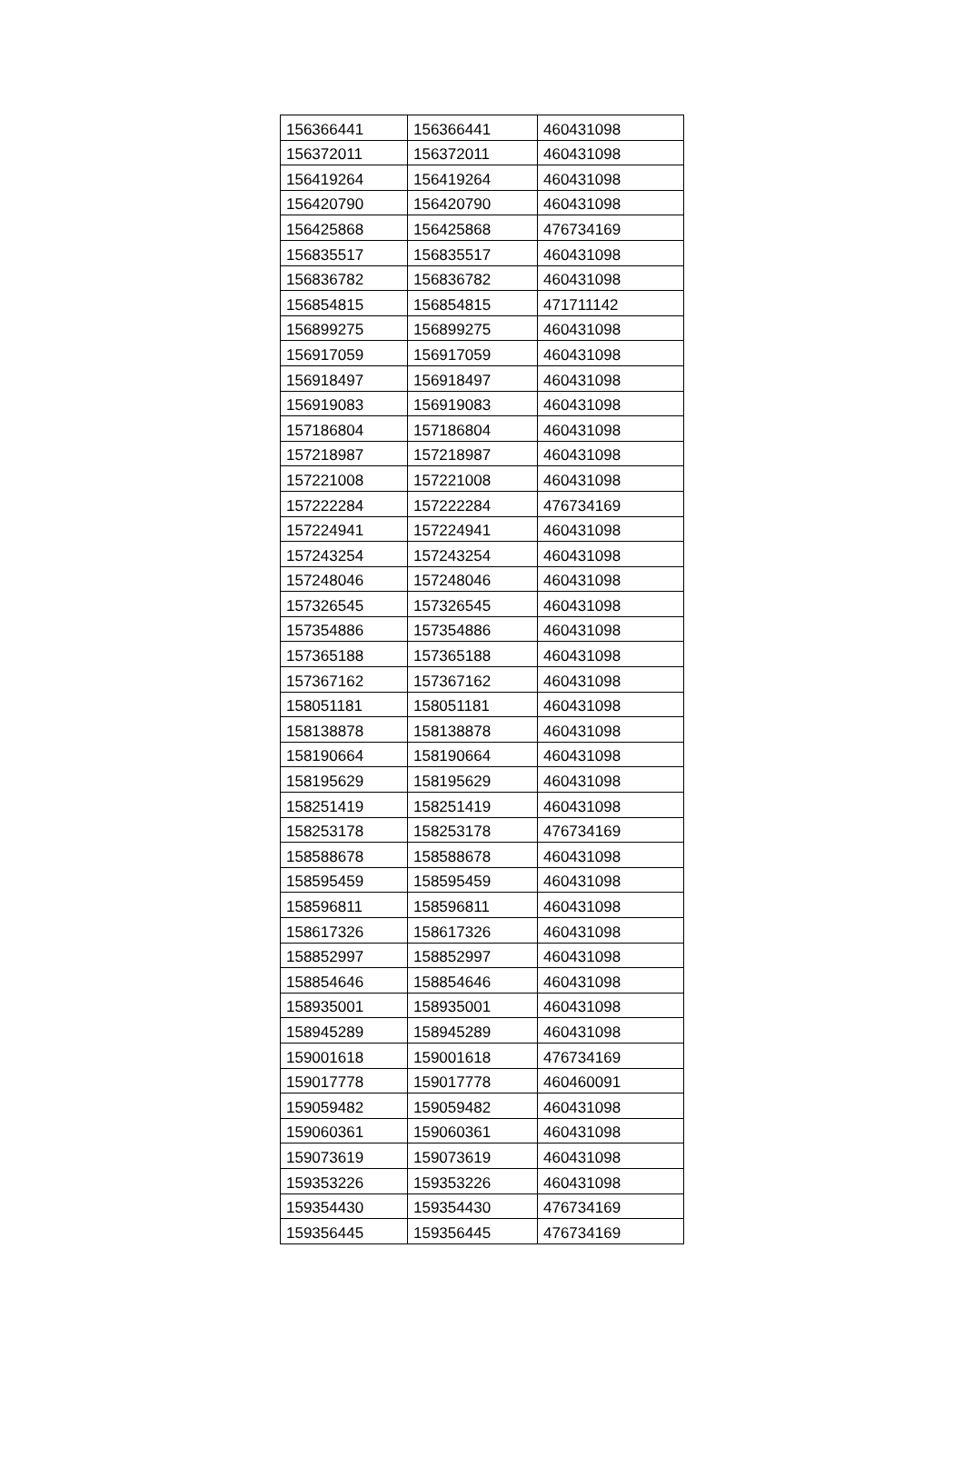| 156366441 | 156366441 | 460431098 |
| 156372011 | 156372011 | 460431098 |
| 156419264 | 156419264 | 460431098 |
| 156420790 | 156420790 | 460431098 |
| 156425868 | 156425868 | 476734169 |
| 156835517 | 156835517 | 460431098 |
| 156836782 | 156836782 | 460431098 |
| 156854815 | 156854815 | 471711142 |
| 156899275 | 156899275 | 460431098 |
| 156917059 | 156917059 | 460431098 |
| 156918497 | 156918497 | 460431098 |
| 156919083 | 156919083 | 460431098 |
| 157186804 | 157186804 | 460431098 |
| 157218987 | 157218987 | 460431098 |
| 157221008 | 157221008 | 460431098 |
| 157222284 | 157222284 | 476734169 |
| 157224941 | 157224941 | 460431098 |
| 157243254 | 157243254 | 460431098 |
| 157248046 | 157248046 | 460431098 |
| 157326545 | 157326545 | 460431098 |
| 157354886 | 157354886 | 460431098 |
| 157365188 | 157365188 | 460431098 |
| 157367162 | 157367162 | 460431098 |
| 158051181 | 158051181 | 460431098 |
| 158138878 | 158138878 | 460431098 |
| 158190664 | 158190664 | 460431098 |
| 158195629 | 158195629 | 460431098 |
| 158251419 | 158251419 | 460431098 |
| 158253178 | 158253178 | 476734169 |
| 158588678 | 158588678 | 460431098 |
| 158595459 | 158595459 | 460431098 |
| 158596811 | 158596811 | 460431098 |
| 158617326 | 158617326 | 460431098 |
| 158852997 | 158852997 | 460431098 |
| 158854646 | 158854646 | 460431098 |
| 158935001 | 158935001 | 460431098 |
| 158945289 | 158945289 | 460431098 |
| 159001618 | 159001618 | 476734169 |
| 159017778 | 159017778 | 460460091 |
| 159059482 | 159059482 | 460431098 |
| 159060361 | 159060361 | 460431098 |
| 159073619 | 159073619 | 460431098 |
| 159353226 | 159353226 | 460431098 |
| 159354430 | 159354430 | 476734169 |
| 159356445 | 159356445 | 476734169 |